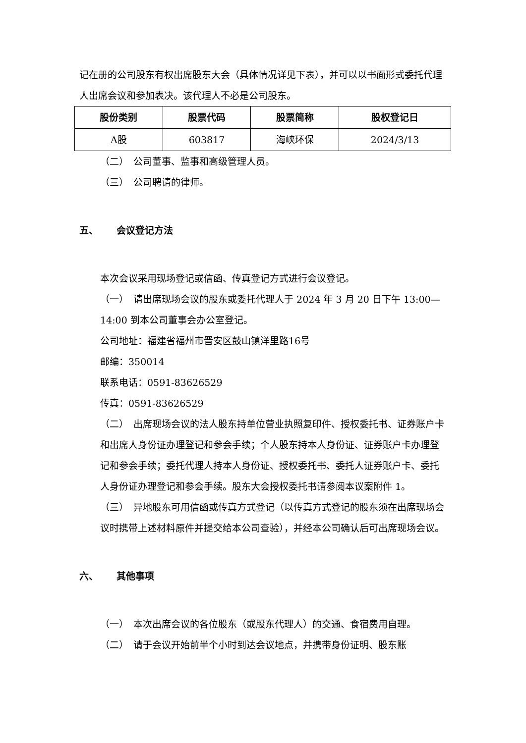记在册的公司股东有权出席股东大会（具体情况详见下表），并可以以书面形式委托代理人出席会议和参加表决。该代理人不必是公司股东。
| 股份类别 | 股票代码 | 股票简称 | 股权登记日 |
| --- | --- | --- | --- |
| A股 | 603817 | 海峡环保 | 2024/3/13 |
（二）　公司董事、监事和高级管理人员。
（三）　公司聘请的律师。
五、 会议登记方法
本次会议采用现场登记或信函、传真登记方式进行会议登记。
（一）　请出席现场会议的股东或委托代理人于 2024 年 3 月 20 日下午 13:00—14:00 到本公司董事会办公室登记。
公司地址：福建省福州市晋安区鼓山镇洋里路16号
邮编：350014
联系电话：0591-83626529
传真：0591-83626529
（二）　出席现场会议的法人股东持单位营业执照复印件、授权委托书、证券账户卡和出席人身份证办理登记和参会手续；个人股东持本人身份证、证券账户卡办理登记和参会手续；委托代理人持本人身份证、授权委托书、委托人证券账户卡、委托人身份证办理登记和参会手续。股东大会授权委托书请参阅本议案附件 1。
（三）　异地股东可用信函或传真方式登记（以传真方式登记的股东须在出席现场会议时携带上述材料原件并提交给本公司查验），并经本公司确认后可出席现场会议。
六、 其他事项
（一）　本次出席会议的各位股东（或股东代理人）的交通、食宿费用自理。
（二）　请于会议开始前半个小时到达会议地点，并携带身份证明、股东账